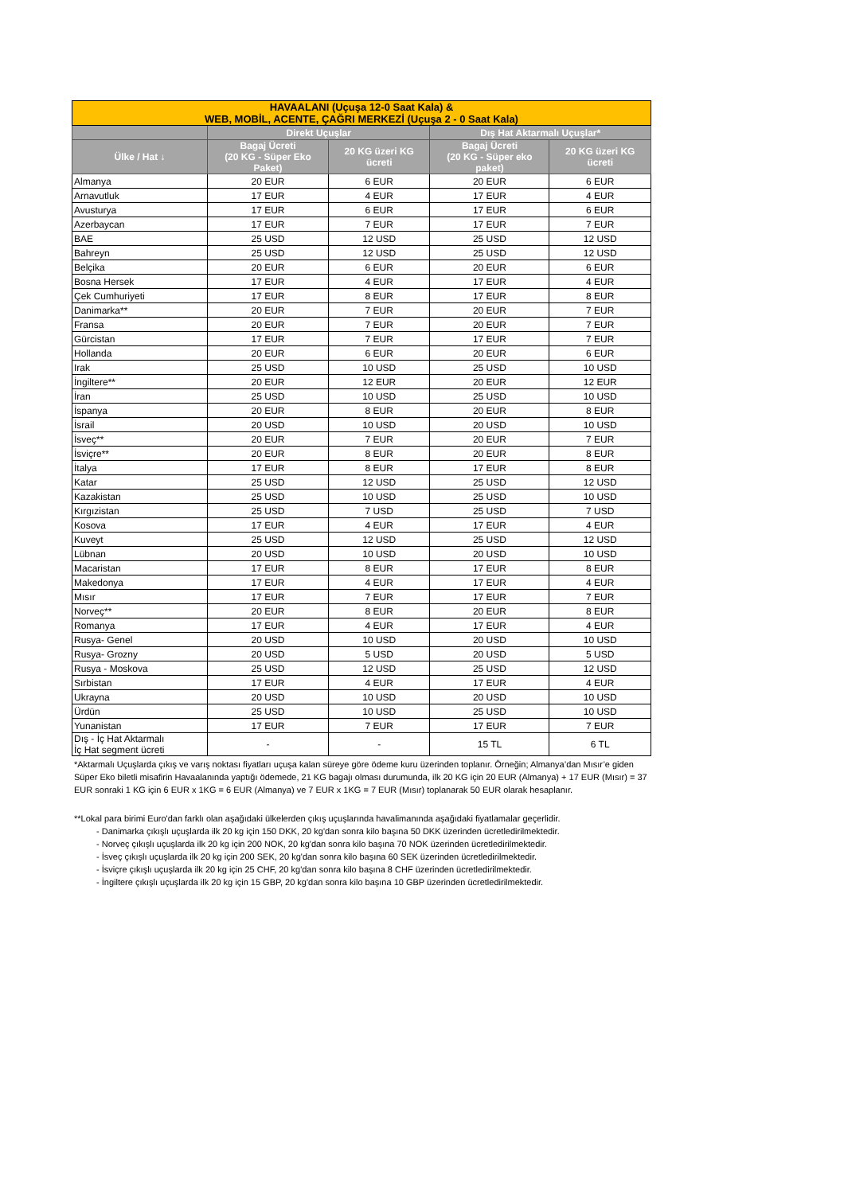| HAVAALANI (Uçuşa 12-0 Saat Kala) & WEB, MOBİL, ACENTE, ÇAĞRI MERKEZİ (Uçuşa 2 - 0 Saat Kala) | | | | |
| --- | --- | --- | --- | --- |
| | Direkt Uçuşlar | | Dış Hat Aktarmalı Uçuşlar* | |
| Ülke / Hat ↓ | Bagaj Ücreti (20 KG - Süper Eko Paket) | 20 KG üzeri KG ücreti | Bagaj Ücreti (20 KG - Süper eko paket) | 20 KG üzeri KG ücreti |
| Almanya | 20 EUR | 6 EUR | 20 EUR | 6 EUR |
| Arnavutluk | 17 EUR | 4 EUR | 17 EUR | 4 EUR |
| Avusturya | 17 EUR | 6 EUR | 17 EUR | 6 EUR |
| Azerbaycan | 17 EUR | 7 EUR | 17 EUR | 7 EUR |
| BAE | 25 USD | 12 USD | 25 USD | 12 USD |
| Bahreyn | 25 USD | 12 USD | 25 USD | 12 USD |
| Belçika | 20 EUR | 6 EUR | 20 EUR | 6 EUR |
| Bosna Hersek | 17 EUR | 4 EUR | 17 EUR | 4 EUR |
| Çek Cumhuriyeti | 17 EUR | 8 EUR | 17 EUR | 8 EUR |
| Danimarka** | 20 EUR | 7 EUR | 20 EUR | 7 EUR |
| Fransa | 20 EUR | 7 EUR | 20 EUR | 7 EUR |
| Gürcistan | 17 EUR | 7 EUR | 17 EUR | 7 EUR |
| Hollanda | 20 EUR | 6 EUR | 20 EUR | 6 EUR |
| Irak | 25 USD | 10 USD | 25 USD | 10 USD |
| İngiltere** | 20 EUR | 12 EUR | 20 EUR | 12 EUR |
| İran | 25 USD | 10 USD | 25 USD | 10 USD |
| İspanya | 20 EUR | 8 EUR | 20 EUR | 8 EUR |
| İsrail | 20 USD | 10 USD | 20 USD | 10 USD |
| İsveç** | 20 EUR | 7 EUR | 20 EUR | 7 EUR |
| İsviçre** | 20 EUR | 8 EUR | 20 EUR | 8 EUR |
| İtalya | 17 EUR | 8 EUR | 17 EUR | 8 EUR |
| Katar | 25 USD | 12 USD | 25 USD | 12 USD |
| Kazakistan | 25 USD | 10 USD | 25 USD | 10 USD |
| Kırgızistan | 25 USD | 7 USD | 25 USD | 7 USD |
| Kosova | 17 EUR | 4 EUR | 17 EUR | 4 EUR |
| Kuveyt | 25 USD | 12 USD | 25 USD | 12 USD |
| Lübnan | 20 USD | 10 USD | 20 USD | 10 USD |
| Macaristan | 17 EUR | 8 EUR | 17 EUR | 8 EUR |
| Makedonya | 17 EUR | 4 EUR | 17 EUR | 4 EUR |
| Mısır | 17 EUR | 7 EUR | 17 EUR | 7 EUR |
| Norveç** | 20 EUR | 8 EUR | 20 EUR | 8 EUR |
| Romanya | 17 EUR | 4 EUR | 17 EUR | 4 EUR |
| Rusya- Genel | 20 USD | 10 USD | 20 USD | 10 USD |
| Rusya- Grozny | 20 USD | 5 USD | 20 USD | 5 USD |
| Rusya - Moskova | 25 USD | 12 USD | 25 USD | 12 USD |
| Sırbistan | 17 EUR | 4 EUR | 17 EUR | 4 EUR |
| Ukrayna | 20 USD | 10 USD | 20 USD | 10 USD |
| Ürdün | 25 USD | 10 USD | 25 USD | 10 USD |
| Yunanistan | 17 EUR | 7 EUR | 17 EUR | 7 EUR |
| Dış - İç Hat Aktarmalı İç Hat segment ücreti | - | - | 15 TL | 6 TL |
*Aktarmalı Uçuşlarda çıkış ve varış noktası fiyatları uçuşa kalan süreye göre ödeme kuru üzerinden toplanır. Örneğin; Almanya’dan Mısır’e giden Süper Eko biletli misafirin Havaalanında yaptığı ödemede, 21 KG bagajı olması durumunda, ilk 20 KG için 20 EUR (Almanya) + 17 EUR (Mısır) = 37 EUR sonraki 1 KG için 6 EUR x 1KG = 6 EUR (Almanya) ve 7 EUR x 1KG = 7 EUR (Mısır) toplanarak 50 EUR olarak hesaplanır.
**Lokal para birimi Euro'dan farklı olan aşağıdaki ülkelerden çıkış uçuşlarında havalimanında aşağıdaki fiyatlamalar geçerlidir.
- Danimarka çıkışlı uçuşlarda ilk 20 kg için 150 DKK, 20 kg'dan sonra kilo başına 50 DKK üzerinden ücretledirilmektedir.
- Norveç çıkışlı uçuşlarda ilk 20 kg için 200 NOK, 20 kg'dan sonra kilo başına 70 NOK üzerinden ücretledirilmektedir.
- İsveç çıkışlı uçuşlarda ilk 20 kg için 200 SEK, 20 kg'dan sonra kilo başına 60 SEK üzerinden ücretledirilmektedir.
- İsviçre çıkışlı uçuşlarda ilk 20 kg için 25 CHF, 20 kg'dan sonra kilo başına 8 CHF üzerinden ücretledirilmektedir.
- İngiltere çıkışlı uçuşlarda ilk 20 kg için 15 GBP, 20 kg'dan sonra kilo başına 10 GBP üzerinden ücretledirilmektedir.